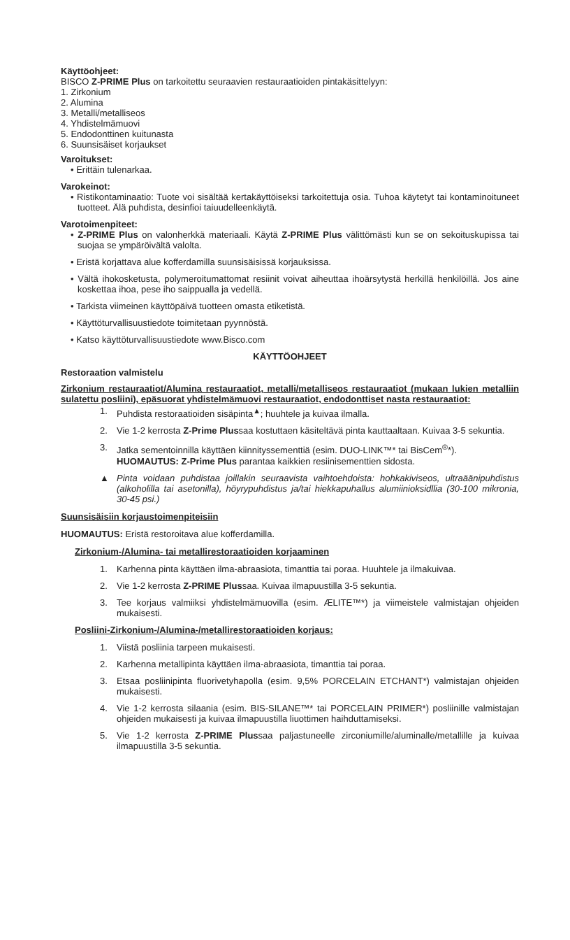Käyttöohjeet:
BISCO Z-PRIME Plus on tarkoitettu seuraavien restauraatioiden pintakäsittelyyn:
1. Zirkonium
2. Alumina
3. Metalli/metalliseos
4. Yhdistelmämuovi
5. Endodonttinen kuitunasta
6. Suunsisäiset korjaukset
Varoitukset:
• Erittäin tulenarkaa.
Varokeinot:
• Ristikontaminaatio: Tuote voi sisältää kertakäyttöiseksi tarkoitettuja osia. Tuhoa käytetyt tai kontaminoituneet tuotteet. Älä puhdista, desinfioi taiuudelleenkäytä.
Varotoimenpiteet:
• Z-PRIME Plus on valonherkkä materiaali. Käytä Z-PRIME Plus välittömästi kun se on sekoituskupissa tai suojaa se ympäröivältä valolta.
• Eristä korjattava alue kofferdamilla suunsisäisissä korjauksissa.
• Vältä ihokosketusta, polymeroitumattomat resiinit voivat aiheuttaa ihoärsytystä herkillä henkilöillä. Jos aine koskettaa ihoa, pese iho saippualla ja vedellä.
• Tarkista viimeinen käyttöpäivä tuotteen omasta etiketistä.
• Käyttöturvallisuustiedote toimitetaan pyynnöstä.
• Katso käyttöturvallisuustiedote www.Bisco.com
KÄYTTÖOHJEET
Restoraation valmistelu
Zirkonium restauraatiot/Alumina restauraatiot, metalli/metalliseos restauraatiot (mukaan lukien metalliin sulatettu posliini), epäsuorat yhdistelmämuovi restauraatiot, endodonttiset nasta restauraatiot:
1. Puhdista restoraatioiden sisäpinta<sup>▲</sup>; huuhtele ja kuivaa ilmalla.
2. Vie 1-2 kerrosta Z-Prime Plussaa kostuttaen käsiteltävä pinta kauttaaltaan. Kuivaa 3-5 sekuntia.
3. Jatka sementoinnilla käyttäen kiinnityssementtiä (esim. DUO-LINK™* tai BisCem<sup>®</sup>*).
HUOMAUTUS: Z-Prime Plus parantaa kaikkien resiinisementtien sidosta.
▲ Pinta voidaan puhdistaa joillakin seuraavista vaihtoehdoista: hohkakiviseos, ultraäänipuhdistus (alkoholilla tai asetonilla), höyrypuhdistus ja/tai hiekkapuhallus alumiinioksidllia (30-100 mikronia, 30-45 psi.)
Suunsisäisiin korjaustoimenpiteisiin
HUOMAUTUS: Eristä restoroitava alue kofferdamilla.
Zirkonium-/Alumina- tai metallirestoraatioiden korjaaminen
1. Karhenna pinta käyttäen ilma-abraasiota, timanttia tai poraa. Huuhtele ja ilmakuivaa.
2. Vie 1-2 kerrosta Z-PRIME Plussaa. Kuivaa ilmapuustilla 3-5 sekuntia.
3. Tee korjaus valmiiksi yhdistelmämuovilla (esim. ÆLITE™*) ja viimeistele valmistajan ohjeiden mukaisesti.
Posliini-Zirkonium-/Alumina-/metallirestoraatioiden korjaus:
1. Viistä posliinia tarpeen mukaisesti.
2. Karhenna metallipinta käyttäen ilma-abraasiota, timanttia tai poraa.
3. Etsaa posliinipinta fluorivetyhapolla (esim. 9,5% PORCELAIN ETCHANT*) valmistajan ohjeiden mukaisesti.
4. Vie 1-2 kerrosta silaania (esim. BIS-SILANE™* tai PORCELAIN PRIMER*) posliinille valmistajan ohjeiden mukaisesti ja kuivaa ilmapuustilla liuottimen haihduttamiseksi.
5. Vie 1-2 kerrosta Z-PRIME Plussaa paljastuneelle zirconiumille/aluminalle/metallille ja kuivaa ilmapuustilla 3-5 sekuntia.